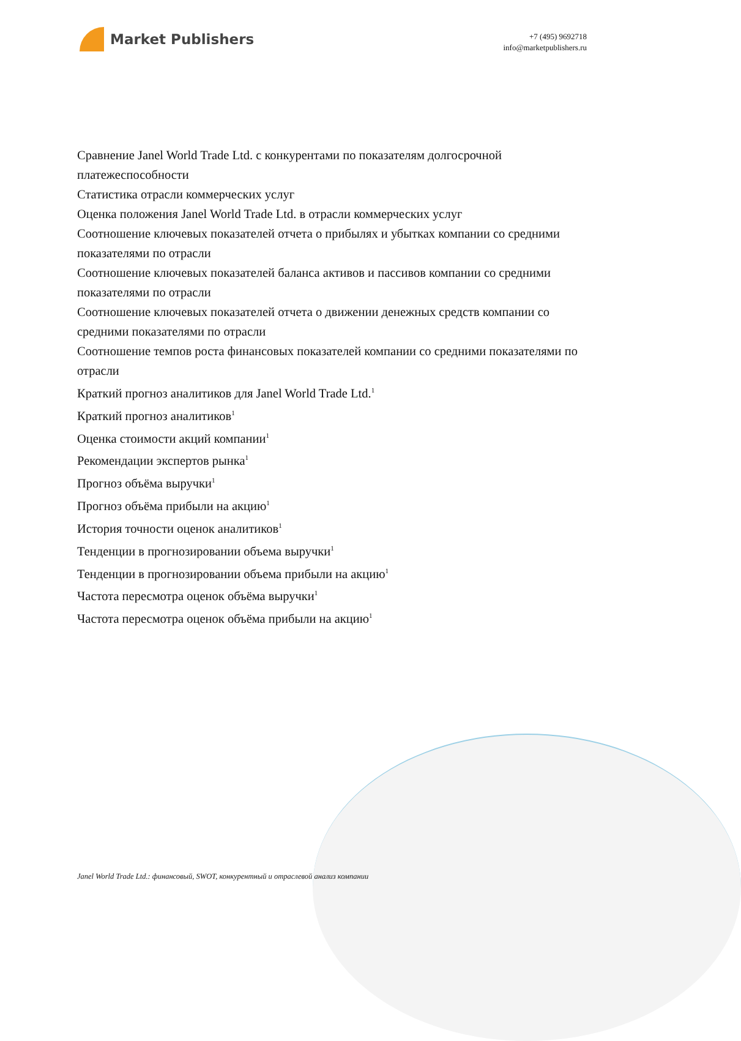Market Publishers
+7 (495) 9692718
info@marketpublishers.ru
Сравнение Janel World Trade Ltd. с конкурентами по показателям долгосрочной платежеспособности
Статистика отрасли коммерческих услуг
Оценка положения Janel World Trade Ltd. в отрасли коммерческих услуг
Соотношение ключевых показателей отчета о прибылях и убытках компании со средними показателями по отрасли
Соотношение ключевых показателей баланса активов и пассивов компании со средними показателями по отрасли
Соотношение ключевых показателей отчета о движении денежных средств компании со средними показателями по отрасли
Соотношение темпов роста финансовых показателей компании со средними показателями по отрасли
Краткий прогноз аналитиков для Janel World Trade Ltd.<sup>1</sup>
Краткий прогноз аналитиков<sup>1</sup>
Оценка стоимости акций компании<sup>1</sup>
Рекомендации экспертов рынка<sup>1</sup>
Прогноз объёма выручки<sup>1</sup>
Прогноз объёма прибыли на акцию<sup>1</sup>
История точности оценок аналитиков<sup>1</sup>
Тенденции в прогнозировании объема выручки<sup>1</sup>
Тенденции в прогнозировании объема прибыли на акцию<sup>1</sup>
Частота пересмотра оценок объёма выручки<sup>1</sup>
Частота пересмотра оценок объёма прибыли на акцию<sup>1</sup>
Janel World Trade Ltd.: финансовый, SWOT, конкурентный и отраслевой анализ компании